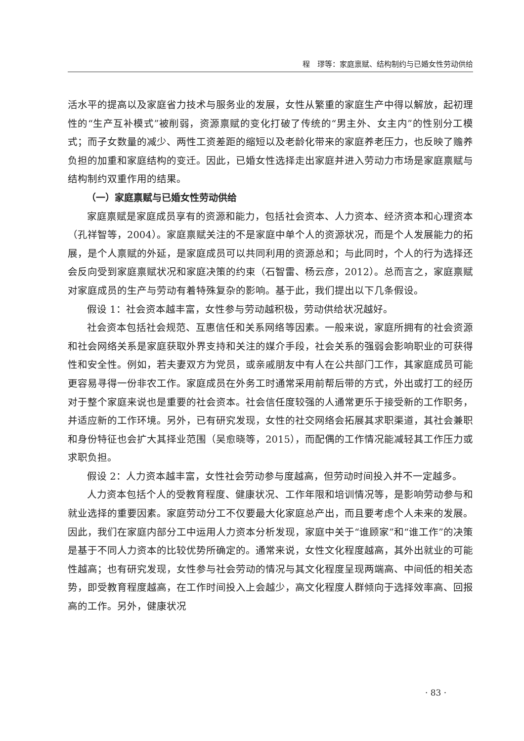程　璆等：家庭禀赋、结构制约与已婚女性劳动供给
活水平的提高以及家庭省力技术与服务业的发展，女性从繁重的家庭生产中得以解放，起初理性的“生产互补模式”被削弱，资源禀赋的变化打破了传统的“男主外、女主内”的性别分工模式；而子女数量的减少、两性工资差距的缩短以及老龄化带来的家庭养老压力，也反映了赡养负担的加重和家庭结构的变迁。因此，已婚女性选择走出家庭并进入劳动力市场是家庭禀赋与结构制约双重作用的结果。
（一）家庭禀赋与已婚女性劳动供给
家庭禀赋是家庭成员享有的资源和能力，包括社会资本、人力资本、经济资本和心理资本（孔祥智等，2004）。家庭禀赋关注的不是家庭中单个人的资源状况，而是个人发展能力的拓展，是个人禀赋的外延，是家庭成员可以共同利用的资源总和；与此同时，个人的行为选择还会反向受到家庭禀赋状况和家庭决策的约束（石智雷、杨云彦，2012）。总而言之，家庭禀赋对家庭成员的生产与劳动有着特殊复杂的影响。基于此，我们提出以下几条假设。
假设 1：社会资本越丰富，女性参与劳动越积极，劳动供给状况越好。
社会资本包括社会规范、互惠信任和关系网络等因素。一般来说，家庭所拥有的社会资源和社会网络关系是家庭获取外界支持和关注的媒介手段，社会关系的强弱会影响职业的可获得性和安全性。例如，若夫妻双方为党员，或亲戚朋友中有人在公共部门工作，其家庭成员可能更容易寻得一份非农工作。家庭成员在外务工时通常采用前帮后带的方式，外出或打工的经历对于整个家庭来说也是重要的社会资本。社会信任度较强的人通常更乐于接受新的工作职务，并适应新的工作环境。另外，已有研究发现，女性的社交网络会拓展其求职渠道，其社会兼职和身份特征也会扩大其择业范围（吴愈晓等，2015），而配偶的工作情况能减轻其工作压力或求职负担。
假设 2：人力资本越丰富，女性社会劳动参与度越高，但劳动时间投入并不一定越多。
人力资本包括个人的受教育程度、健康状况、工作年限和培训情况等，是影响劳动参与和就业选择的重要因素。家庭劳动分工不仅要最大化家庭总产出，而且要考虑个人未来的发展。因此，我们在家庭内部分工中运用人力资本分析发现，家庭中关于“谁顾家”和“谁工作”的决策是基于不同人力资本的比较优势所确定的。通常来说，女性文化程度越高，其外出就业的可能性越高；也有研究发现，女性参与社会劳动的情况与其文化程度呈现两端高、中间低的相关态势，即受教育程度越高，在工作时间投入上会越少，高文化程度人群倾向于选择效率高、回报高的工作。另外，健康状况
· 83 ·